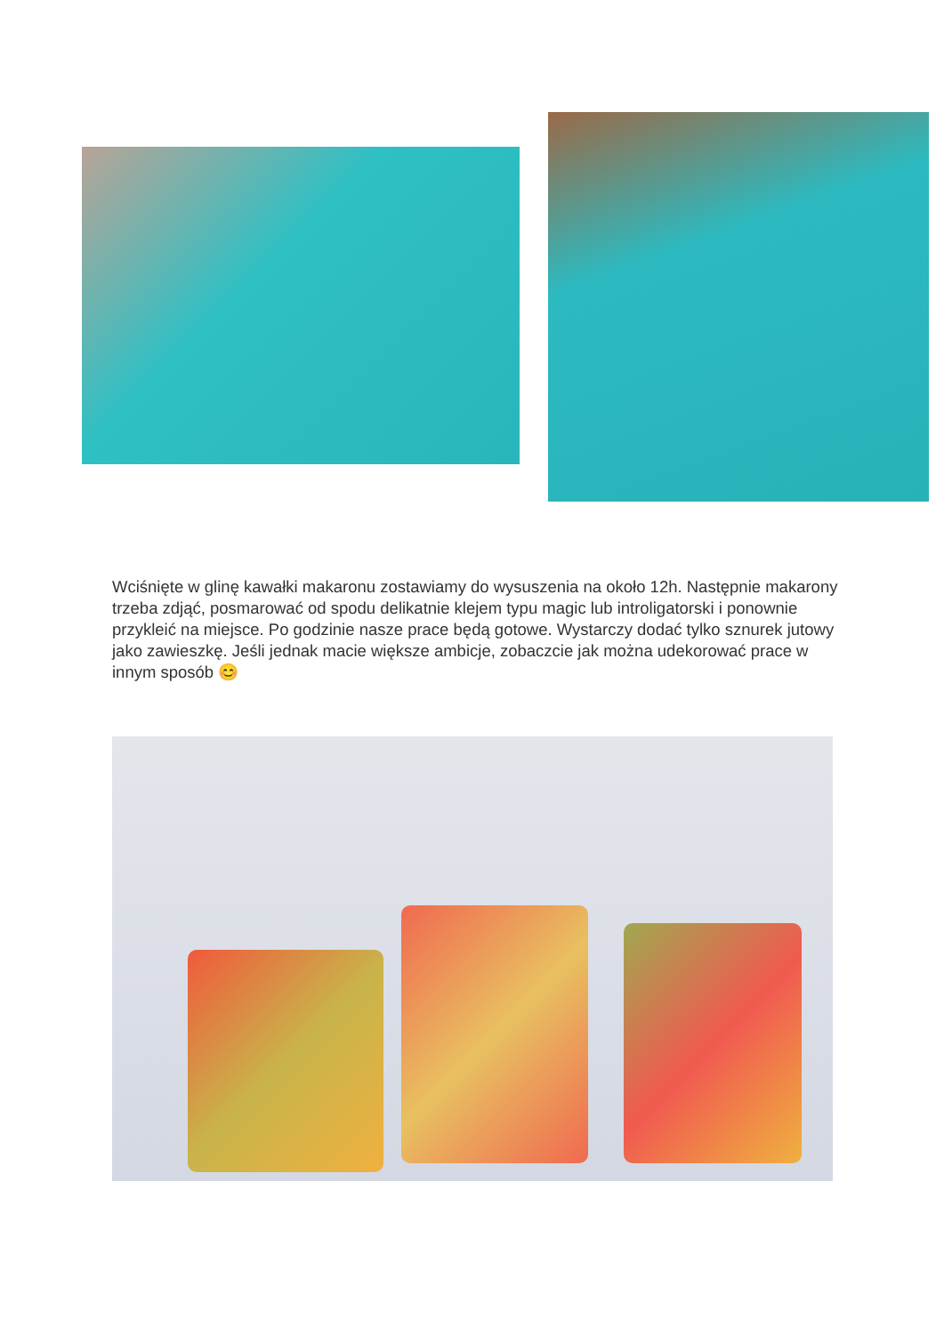Wciśnięte w glinę kawałki makaronu zostawiamy do wysuszenia na około 12h. Następnie makarony trzeba zdjąć, posmarować od spodu delikatnie klejem typu magic lub introligatorski i ponownie przykleić na miejsce. Po godzinie nasze prace będą gotowe. Wystarczy dodać tylko sznurek jutowy jako zawieszkę. Jeśli jednak macie większe ambicje, zobaczcie jak można udekorować prace w innym sposób 😊